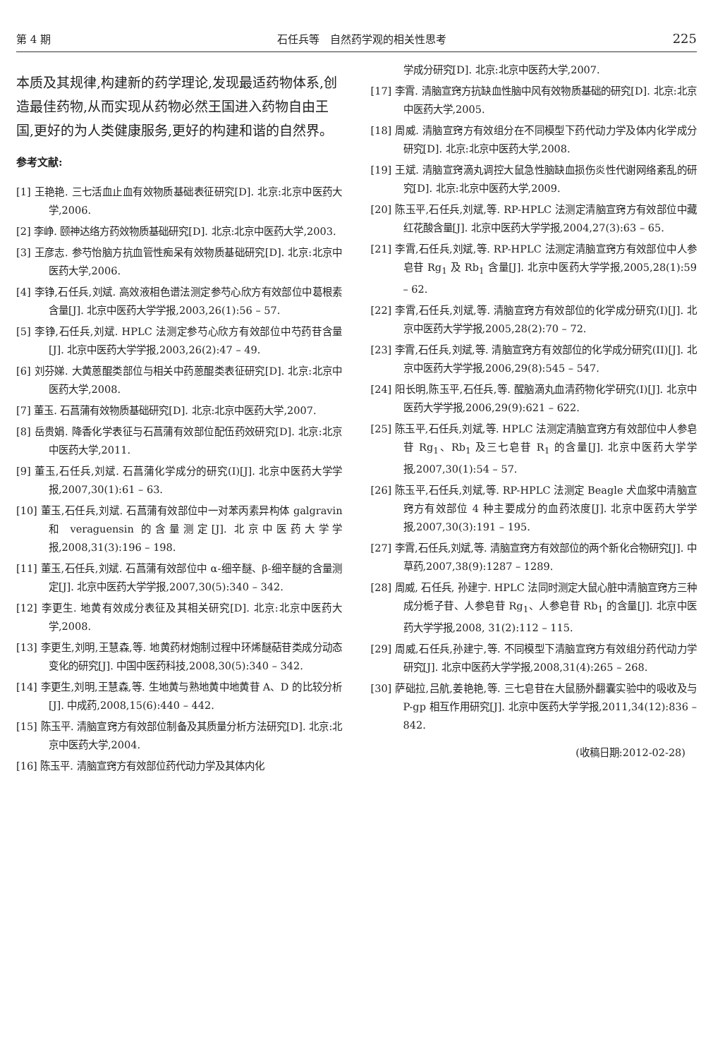第 4 期 石任兵等　自然药学观的相关性思考 225
本质及其规律,构建新的药学理论,发现最适药物体系,创造最佳药物,从而实现从药物必然王国进入药物自由王国,更好的为人类健康服务,更好的构建和谐的自然界。
参考文献:
[1] 王艳艳. 三七活血止血有效物质基础表征研究[D]. 北京:北京中医药大学,2006.
[2] 李峥. 颐神达络方药效物质基础研究[D]. 北京:北京中医药大学,2003.
[3] 王彦志. 参芍怡脑方抗血管性痴呆有效物质基础研究[D]. 北京:北京中医药大学,2006.
[4] 李铮,石任兵,刘斌. 高效液相色谱法测定参芍心欣方有效部位中葛根素含量[J]. 北京中医药大学学报,2003,26(1):56 – 57.
[5] 李铮,石任兵,刘斌. HPLC 法测定参芍心欣方有效部位中芍药苷含量[J]. 北京中医药大学学报,2003,26(2):47 – 49.
[6] 刘芬娣. 大黄蒽醌类部位与相关中药蒽醌类表征研究[D]. 北京:北京中医药大学,2008.
[7] 董玉. 石菖蒲有效物质基础研究[D]. 北京:北京中医药大学,2007.
[8] 岳贵娟. 降香化学表征与石菖蒲有效部位配伍药效研究[D]. 北京:北京中医药大学,2011.
[9] 董玉,石任兵,刘斌. 石菖蒲化学成分的研究(I)[J]. 北京中医药大学学报,2007,30(1):61 – 63.
[10] 董玉,石任兵,刘斌. 石菖蒲有效部位中一对苯丙素异构体 galgravin 和 veraguensin 的含量测定[J]. 北京中医药大学学报,2008,31(3):196 – 198.
[11] 董玉,石任兵,刘斌. 石菖蒲有效部位中 α-细辛醚、β-细辛醚的含量测定[J]. 北京中医药大学学报,2007,30(5):340 – 342.
[12] 李更生. 地黄有效成分表征及其相关研究[D]. 北京:北京中医药大学,2008.
[13] 李更生,刘明,王慧森,等. 地黄药材炮制过程中环烯醚萜苷类成分动态变化的研究[J]. 中国中医药科技,2008,30(5):340 – 342.
[14] 李更生,刘明,王慧森,等. 生地黄与熟地黄中地黄苷 A、D 的比较分析[J]. 中成药,2008,15(6):440 – 442.
[15] 陈玉平. 清脑宣窍方有效部位制备及其质量分析方法研究[D]. 北京:北京中医药大学,2004.
[16] 陈玉平. 清脑宣窍方有效部位药代动力学及其体内化
学成分研究[D]. 北京:北京中医药大学,2007.
[17] 李霄. 清脑宣窍方抗缺血性脑中风有效物质基础的研究[D]. 北京:北京中医药大学,2005.
[18] 周威. 清脑宣窍方有效组分在不同模型下药代动力学及体内化学成分研究[D]. 北京:北京中医药大学,2008.
[19] 王斌. 清脑宣窍滴丸调控大鼠急性脑缺血损伤炎性代谢网络紊乱的研究[D]. 北京:北京中医药大学,2009.
[20] 陈玉平,石任兵,刘斌,等. RP-HPLC 法测定清脑宣窍方有效部位中藏红花酸含量[J]. 北京中医药大学学报,2004,27(3):63 – 65.
[21] 李霄,石任兵,刘斌,等. RP-HPLC 法测定清脑宣窍方有效部位中人参皂苷 Rg<sub>1</sub> 及 Rb<sub>1</sub> 含量[J]. 北京中医药大学学报,2005,28(1):59 – 62.
[22] 李霄,石任兵,刘斌,等. 清脑宣窍方有效部位的化学成分研究(I)[J]. 北京中医药大学学报,2005,28(2):70 – 72.
[23] 李霄,石任兵,刘斌,等. 清脑宣窍方有效部位的化学成分研究(II)[J]. 北京中医药大学学报,2006,29(8):545 – 547.
[24] 阳长明,陈玉平,石任兵,等. 醒脑滴丸血清药物化学研究(I)[J]. 北京中医药大学学报,2006,29(9):621 – 622.
[25] 陈玉平,石任兵,刘斌,等. HPLC 法测定清脑宣窍方有效部位中人参皂苷 Rg<sub>1</sub>、Rb<sub>1</sub> 及三七皂苷 R<sub>1</sub> 的含量[J]. 北京中医药大学学报,2007,30(1):54 – 57.
[26] 陈玉平,石任兵,刘斌,等. RP-HPLC 法测定 Beagle 犬血浆中清脑宣窍方有效部位 4 种主要成分的血药浓度[J]. 北京中医药大学学报,2007,30(3):191 – 195.
[27] 李霄,石任兵,刘斌,等. 清脑宣窍方有效部位的两个新化合物研究[J]. 中草药,2007,38(9):1287 – 1289.
[28] 周威, 石任兵, 孙建宁. HPLC 法同时测定大鼠心脏中清脑宣窍方三种成分栀子苷、人参皂苷 Rg<sub>1</sub>、人参皂苷 Rb<sub>1</sub> 的含量[J]. 北京中医药大学学报,2008, 31(2):112 – 115.
[29] 周威,石任兵,孙建宁,等. 不同模型下清脑宣窍方有效组分药代动力学研究[J]. 北京中医药大学学报,2008,31(4):265 – 268.
[30] 萨础拉,吕航,姜艳艳,等. 三七皂苷在大鼠肠外翻囊实验中的吸收及与 P-gp 相互作用研究[J]. 北京中医药大学学报,2011,34(12):836 – 842.
(收稿日期:2012-02-28)